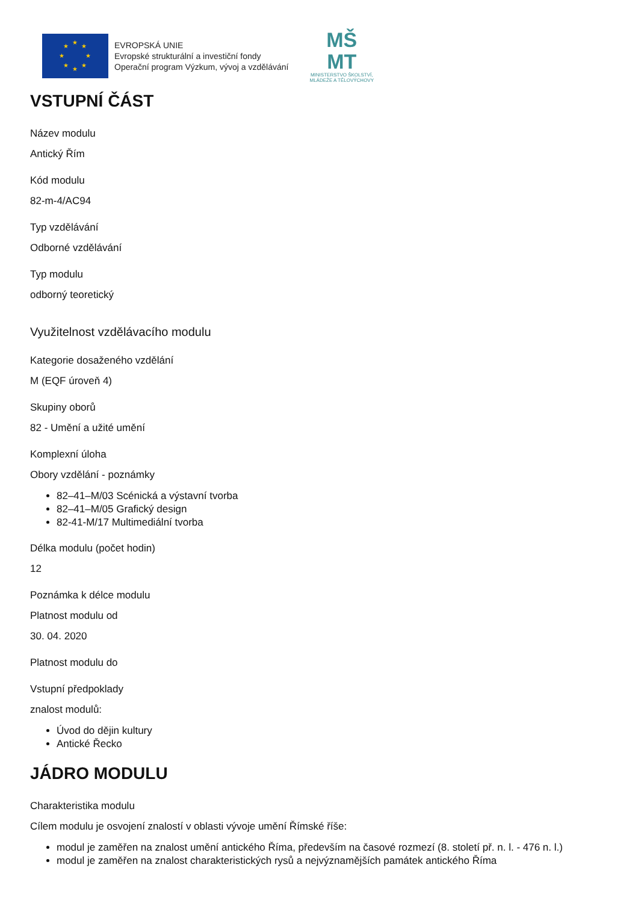★
★
★
★
★
★
★
★
EVROPSKÁ UNIE
Evropské strukturální a investiční fondy
Operační program Výzkum, vývoj a vzdělávání
MŠ
MT
MINISTERSTVO ŠKOLSTVÍ,
MLÁDEŽE A TĚLOVÝCHOVY
VSTUPNÍ ČÁST
Název modulu
Antický Řím
Kód modulu
82-m-4/AC94
Typ vzdělávání
Odborné vzdělávání
Typ modulu
odborný teoretický
Využitelnost vzdělávacího modulu
Kategorie dosaženého vzdělání
M (EQF úroveň 4)
Skupiny oborů
82 - Umění a užité umění
Komplexní úloha
Obory vzdělání - poznámky
82–41–M/03 Scénická a výstavní tvorba
82–41–M/05 Grafický design
82-41-M/17 Multimediální tvorba
Délka modulu (počet hodin)
12
Poznámka k délce modulu
Platnost modulu od
30. 04. 2020
Platnost modulu do
Vstupní předpoklady
znalost modulů:
Úvod do dějin kultury
Antické Řecko
JÁDRO MODULU
Charakteristika modulu
Cílem modulu je osvojení znalostí v oblasti vývoje umění Římské říše:
modul je zaměřen na znalost umění antického Říma, především na časové rozmezí (8. století př. n. l. - 476 n. l.)
modul je zaměřen na znalost charakteristických rysů a nejvýznamějších památek antického Říma